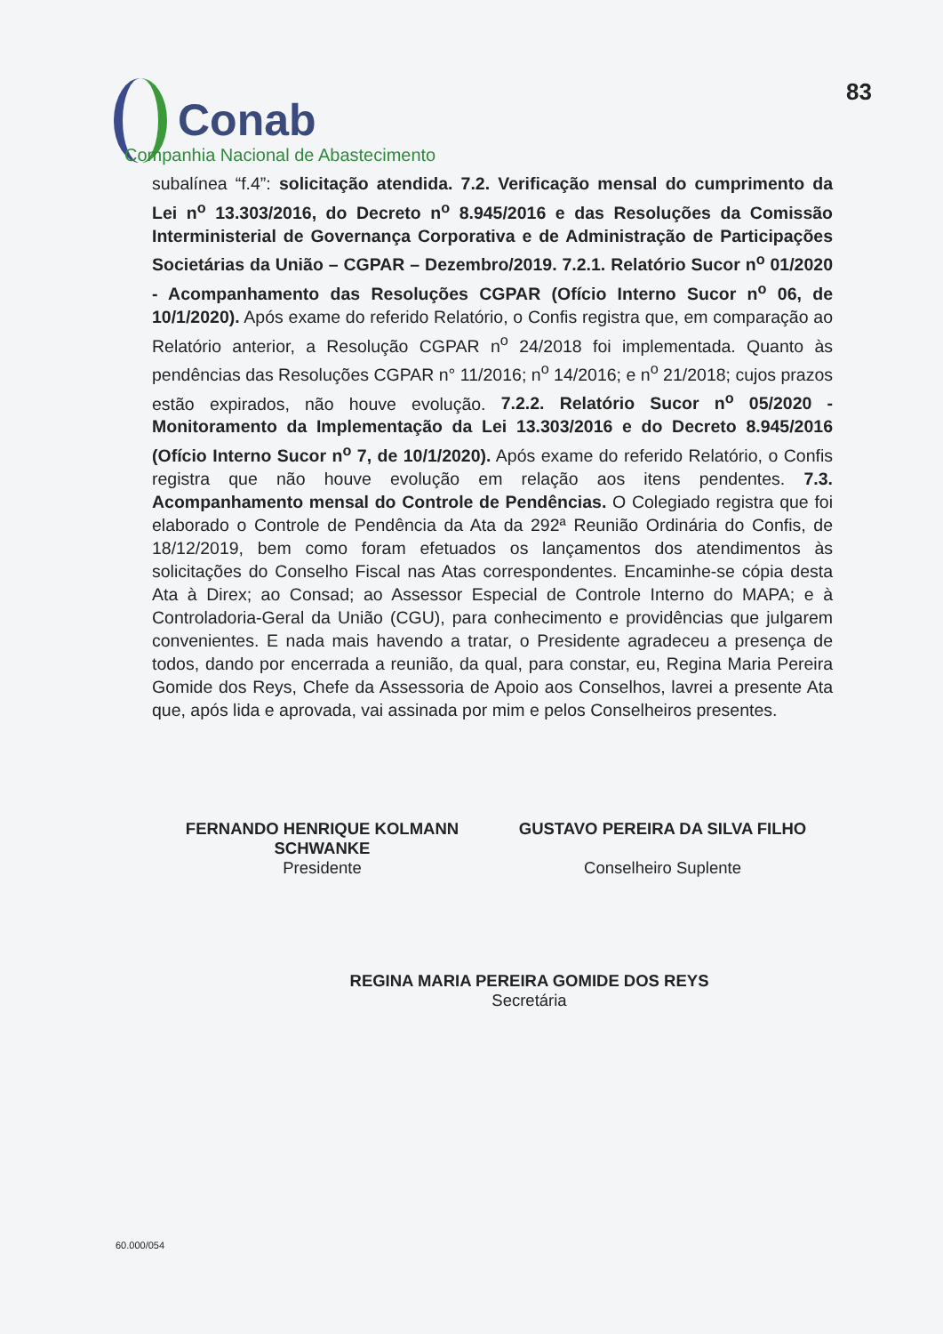Conab
Companhia Nacional de Abastecimento
83
subalínea “f.4”: solicitação atendida. 7.2. Verificação mensal do cumprimento da Lei n<sup>o</sup> 13.303/2016, do Decreto n<sup>o</sup> 8.945/2016 e das Resoluções da Comissão Interministerial de Governança Corporativa e de Administração de Participações Societárias da União – CGPAR – Dezembro/2019. 7.2.1. Relatório Sucor n<sup>o</sup> 01/2020 - Acompanhamento das Resoluções CGPAR (Ofício Interno Sucor n<sup>o</sup> 06, de 10/1/2020). Após exame do referido Relatório, o Confis registra que, em comparação ao Relatório anterior, a Resolução CGPAR n<sup>o</sup> 24/2018 foi implementada. Quanto às pendências das Resoluções CGPAR n° 11/2016; n<sup>o</sup> 14/2016; e n<sup>o</sup> 21/2018; cujos prazos estão expirados, não houve evolução. 7.2.2. Relatório Sucor n<sup>o</sup> 05/2020 - Monitoramento da Implementação da Lei 13.303/2016 e do Decreto 8.945/2016 (Ofício Interno Sucor n<sup>o</sup> 7, de 10/1/2020). Após exame do referido Relatório, o Confis registra que não houve evolução em relação aos itens pendentes. 7.3. Acompanhamento mensal do Controle de Pendências. O Colegiado registra que foi elaborado o Controle de Pendência da Ata da 292ª Reunião Ordinária do Confis, de 18/12/2019, bem como foram efetuados os lançamentos dos atendimentos às solicitações do Conselho Fiscal nas Atas correspondentes. Encaminhe-se cópia desta Ata à Direx; ao Consad; ao Assessor Especial de Controle Interno do MAPA; e à Controladoria-Geral da União (CGU), para conhecimento e providências que julgarem convenientes. E nada mais havendo a tratar, o Presidente agradeceu a presença de todos, dando por encerrada a reunião, da qual, para constar, eu, Regina Maria Pereira Gomide dos Reys, Chefe da Assessoria de Apoio aos Conselhos, lavrei a presente Ata que, após lida e aprovada, vai assinada por mim e pelos Conselheiros presentes.
FERNANDO HENRIQUE KOLMANN SCHWANKE
Presidente
GUSTAVO PEREIRA DA SILVA FILHO
Conselheiro Suplente
REGINA MARIA PEREIRA GOMIDE DOS REYS
Secretária
60.000/054